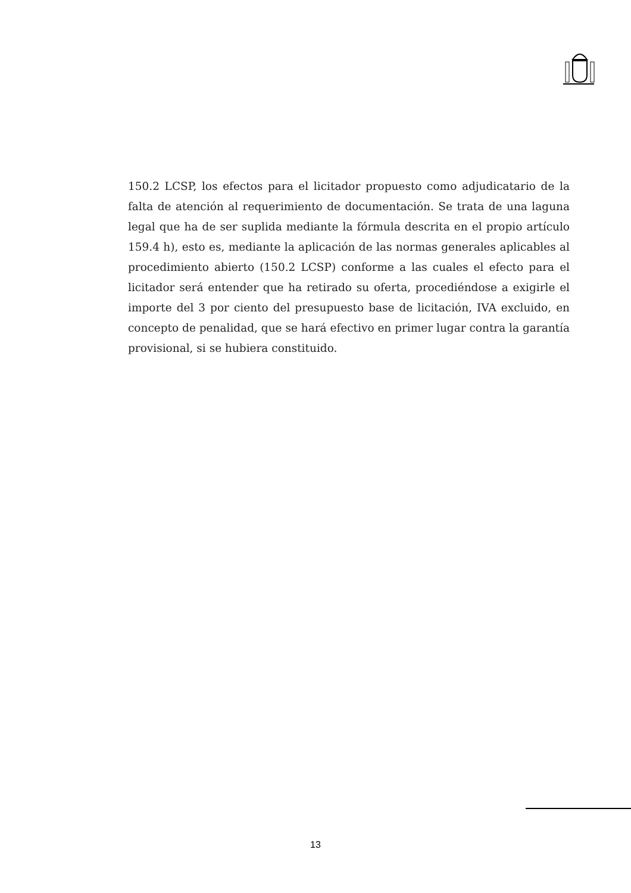150.2 LCSP, los efectos para el licitador propuesto como adjudicatario de la falta de atención al requerimiento de documentación. Se trata de una laguna legal que ha de ser suplida mediante la fórmula descrita en el propio artículo 159.4 h), esto es, mediante la aplicación de las normas generales aplicables al procedimiento abierto (150.2 LCSP) conforme a las cuales el efecto para el licitador será entender que ha retirado su oferta, procediéndose a exigirle el importe del 3 por ciento del presupuesto base de licitación, IVA excluido, en concepto de penalidad, que se hará efectivo en primer lugar contra la garantía provisional, si se hubiera constituido.
13